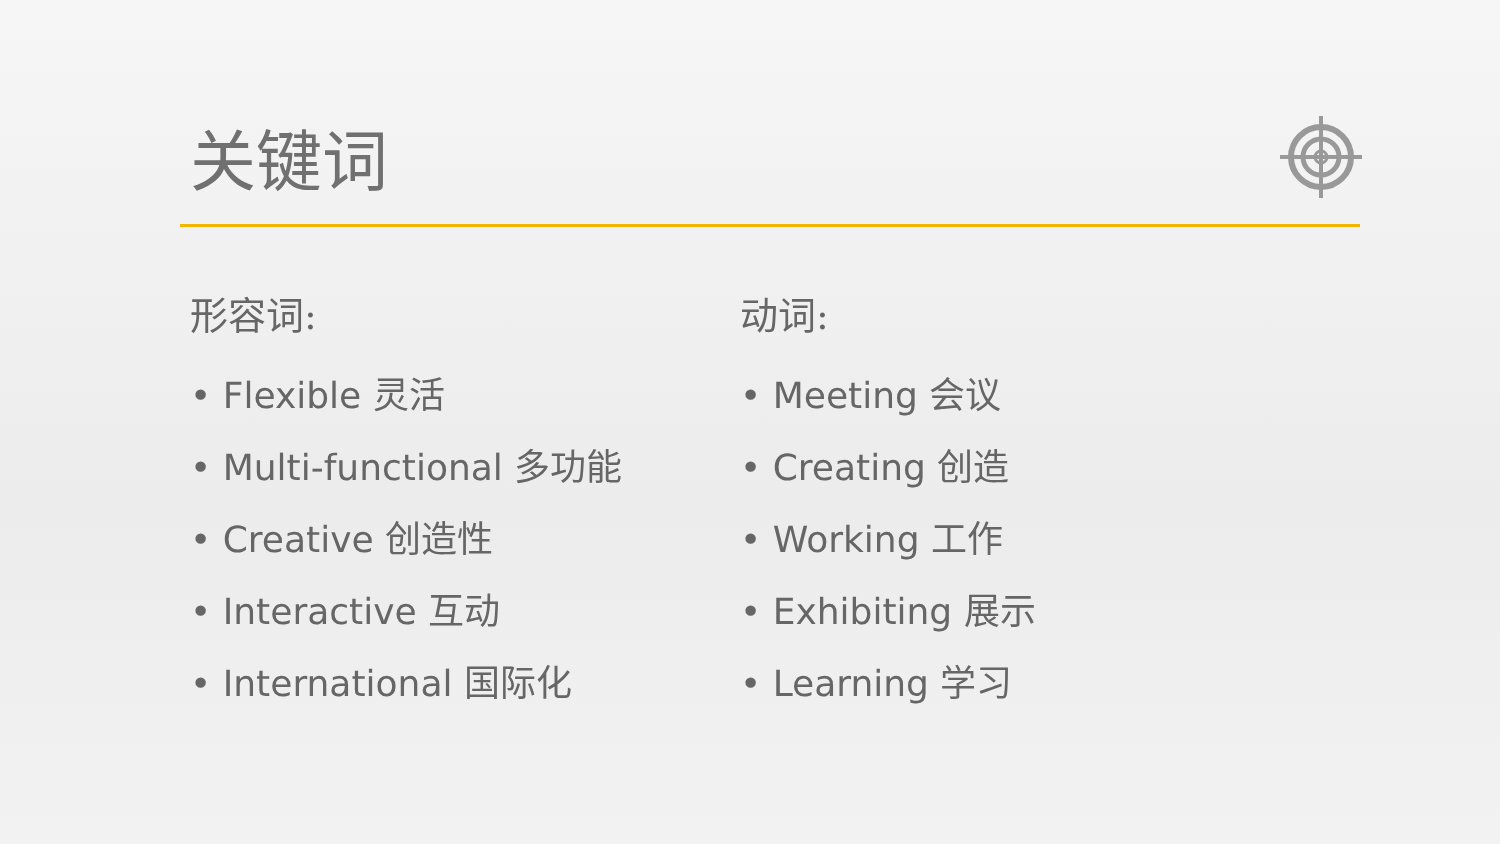关键词
形容词:
• Flexible 灵活
• Multi-functional 多功能
• Creative 创造性
• Interactive 互动
• International 国际化
动词:
• Meeting 会议
• Creating 创造
• Working 工作
• Exhibiting 展示
• Learning 学习